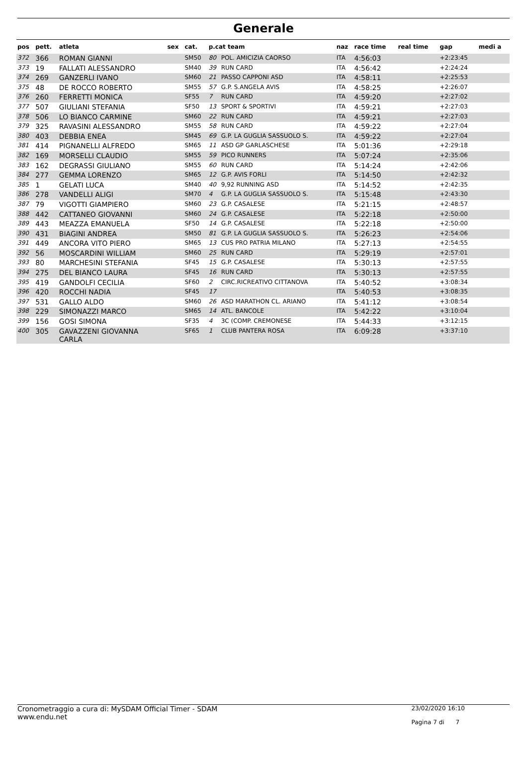Generale
| pos | pett. | atleta | sex | cat. | p.cat team | | naz | race time | real time | gap | medi a |
| --- | --- | --- | --- | --- | --- | --- | --- | --- | --- | --- | --- |
| 372 | 366 | ROMAN GIANNI | | SM50 | 80 | POL. AMICIZIA CAORSO | ITA | 4:56:03 | | +2:23:45 | |
| 373 | 19 | FALLATI ALESSANDRO | | SM40 | 39 | RUN CARD | ITA | 4:56:42 | | +2:24:24 | |
| 374 | 269 | GANZERLI IVANO | | SM60 | 21 | PASSO CAPPONI ASD | ITA | 4:58:11 | | +2:25:53 | |
| 375 | 48 | DE ROCCO ROBERTO | | SM55 | 57 | G.P. S.ANGELA AVIS | ITA | 4:58:25 | | +2:26:07 | |
| 376 | 260 | FERRETTI MONICA | | SF55 | 7 | RUN CARD | ITA | 4:59:20 | | +2:27:02 | |
| 377 | 507 | GIULIANI STEFANIA | | SF50 | 13 | SPORT & SPORTIVI | ITA | 4:59:21 | | +2:27:03 | |
| 378 | 506 | LO BIANCO CARMINE | | SM60 | 22 | RUN CARD | ITA | 4:59:21 | | +2:27:03 | |
| 379 | 325 | RAVASINI ALESSANDRO | | SM55 | 58 | RUN CARD | ITA | 4:59:22 | | +2:27:04 | |
| 380 | 403 | DEBBIA ENEA | | SM45 | 69 | G.P. LA GUGLIA SASSUOLO S. | ITA | 4:59:22 | | +2:27:04 | |
| 381 | 414 | PIGNANELLI ALFREDO | | SM65 | 11 | ASD GP GARLASCHESE | ITA | 5:01:36 | | +2:29:18 | |
| 382 | 169 | MORSELLI CLAUDIO | | SM55 | 59 | PICO RUNNERS | ITA | 5:07:24 | | +2:35:06 | |
| 383 | 162 | DEGRASSI GIULIANO | | SM55 | 60 | RUN CARD | ITA | 5:14:24 | | +2:42:06 | |
| 384 | 277 | GEMMA LORENZO | | SM65 | 12 | G.P. AVIS FORLI | ITA | 5:14:50 | | +2:42:32 | |
| 385 | 1 | GELATI LUCA | | SM40 | 40 | 9,92 RUNNING ASD | ITA | 5:14:52 | | +2:42:35 | |
| 386 | 278 | VANDELLI ALIGI | | SM70 | 4 | G.P. LA GUGLIA SASSUOLO S. | ITA | 5:15:48 | | +2:43:30 | |
| 387 | 79 | VIGOTTI GIAMPIERO | | SM60 | 23 | G.P. CASALESE | ITA | 5:21:15 | | +2:48:57 | |
| 388 | 442 | CATTANEO GIOVANNI | | SM60 | 24 | G.P. CASALESE | ITA | 5:22:18 | | +2:50:00 | |
| 389 | 443 | MEAZZA EMANUELA | | SF50 | 14 | G.P. CASALESE | ITA | 5:22:18 | | +2:50:00 | |
| 390 | 431 | BIAGINI ANDREA | | SM50 | 81 | G.P. LA GUGLIA SASSUOLO S. | ITA | 5:26:23 | | +2:54:06 | |
| 391 | 449 | ANCORA VITO PIERO | | SM65 | 13 | CUS PRO PATRIA MILANO | ITA | 5:27:13 | | +2:54:55 | |
| 392 | 56 | MOSCARDINI WILLIAM | | SM60 | 25 | RUN CARD | ITA | 5:29:19 | | +2:57:01 | |
| 393 | 80 | MARCHESINI STEFANIA | | SF45 | 15 | G.P. CASALESE | ITA | 5:30:13 | | +2:57:55 | |
| 394 | 275 | DEL BIANCO LAURA | | SF45 | 16 | RUN CARD | ITA | 5:30:13 | | +2:57:55 | |
| 395 | 419 | GANDOLFI CECILIA | | SF60 | 2 | CIRC.RICREATIVO CITTANOVA | ITA | 5:40:52 | | +3:08:34 | |
| 396 | 420 | ROCCHI NADIA | | SF45 | 17 | | ITA | 5:40:53 | | +3:08:35 | |
| 397 | 531 | GALLO ALDO | | SM60 | 26 | ASD MARATHON CL. ARIANO | ITA | 5:41:12 | | +3:08:54 | |
| 398 | 229 | SIMONAZZI MARCO | | SM65 | 14 | ATL. BANCOLE | ITA | 5:42:22 | | +3:10:04 | |
| 399 | 156 | GOSI SIMONA | | SF35 | 4 | 3C (COMP. CREMONESE | ITA | 5:44:33 | | +3:12:15 | |
| 400 | 305 | GAVAZZENI GIOVANNA CARLA | | SF65 | 1 | CLUB PANTERA ROSA | ITA | 6:09:28 | | +3:37:10 | |
Cronometraggio a cura di: MySDAM Official Timer - SDAM
www.endu.net
23/02/2020 16:10
Pagina 7 di 7